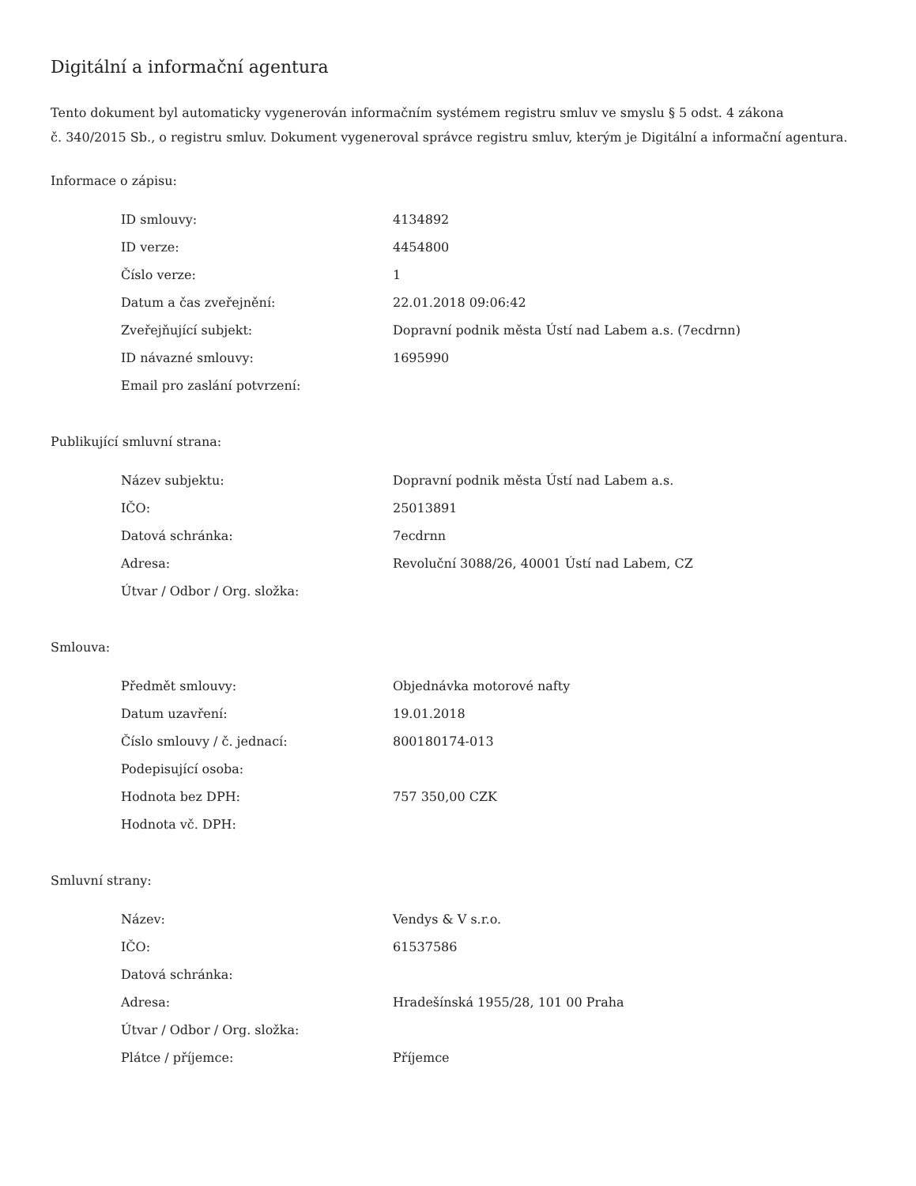Digitální a informační agentura
Tento dokument byl automaticky vygenerován informačním systémem registru smluv ve smyslu § 5 odst. 4 zákona
č. 340/2015 Sb., o registru smluv. Dokument vygeneroval správce registru smluv, kterým je Digitální a informační agentura.
Informace o zápisu:
| ID smlouvy: | 4134892 |
| ID verze: | 4454800 |
| Číslo verze: | 1 |
| Datum a čas zveřejnění: | 22.01.2018 09:06:42 |
| Zveřejňující subjekt: | Dopravní podnik města Ústí nad Labem a.s. (7ecdrnn) |
| ID návazné smlouvy: | 1695990 |
| Email pro zaslání potvrzení: | |
Publikující smluvní strana:
| Název subjektu: | Dopravní podnik města Ústí nad Labem a.s. |
| IČO: | 25013891 |
| Datová schránka: | 7ecdrnn |
| Adresa: | Revoluční 3088/26, 40001 Ústí nad Labem, CZ |
| Útvar / Odbor / Org. složka: | |
Smlouva:
| Předmět smlouvy: | Objednávka motorové nafty |
| Datum uzavření: | 19.01.2018 |
| Číslo smlouvy / č. jednací: | 800180174-013 |
| Podepisující osoba: | |
| Hodnota bez DPH: | 757 350,00 CZK |
| Hodnota vč. DPH: | |
Smluvní strany:
| Název: | Vendys & V s.r.o. |
| IČO: | 61537586 |
| Datová schránka: | |
| Adresa: | Hradešínská 1955/28, 101 00 Praha |
| Útvar / Odbor / Org. složka: | |
| Plátce / příjemce: | Příjemce |